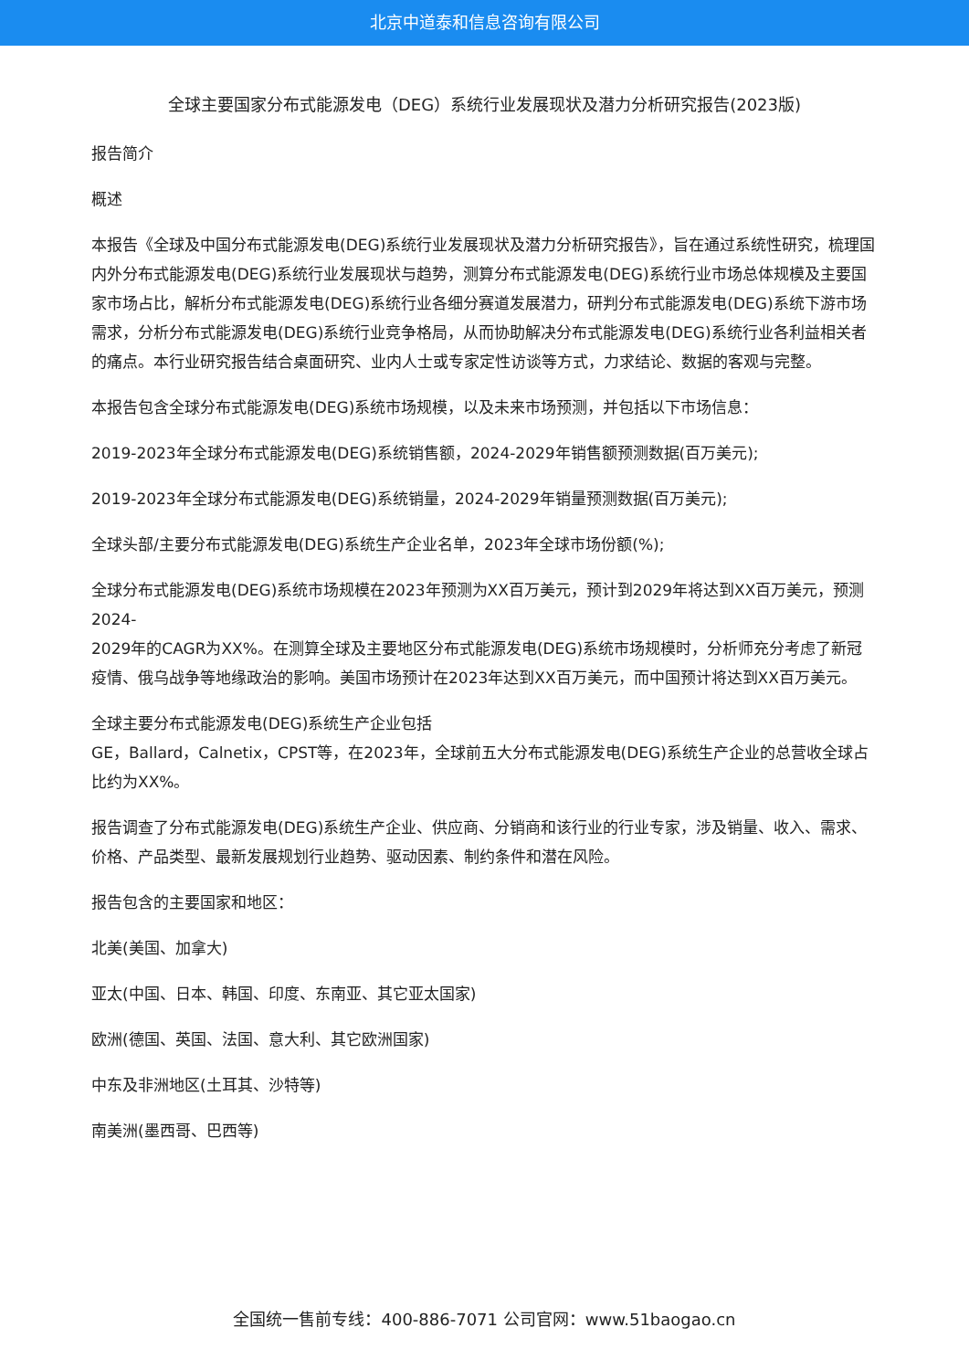北京中道泰和信息咨询有限公司
全球主要国家分布式能源发电（DEG）系统行业发展现状及潜力分析研究报告(2023版)
报告简介
概述
本报告《全球及中国分布式能源发电(DEG)系统行业发展现状及潜力分析研究报告》，旨在通过系统性研究，梳理国内外分布式能源发电(DEG)系统行业发展现状与趋势，测算分布式能源发电(DEG)系统行业市场总体规模及主要国家市场占比，解析分布式能源发电(DEG)系统行业各细分赛道发展潜力，研判分布式能源发电(DEG)系统下游市场需求，分析分布式能源发电(DEG)系统行业竞争格局，从而协助解决分布式能源发电(DEG)系统行业各利益相关者的痛点。本行业研究报告结合桌面研究、业内人士或专家定性访谈等方式，力求结论、数据的客观与完整。
本报告包含全球分布式能源发电(DEG)系统市场规模，以及未来市场预测，并包括以下市场信息：
2019-2023年全球分布式能源发电(DEG)系统销售额，2024-2029年销售额预测数据(百万美元);
2019-2023年全球分布式能源发电(DEG)系统销量，2024-2029年销量预测数据(百万美元);
全球头部/主要分布式能源发电(DEG)系统生产企业名单，2023年全球市场份额(%);
全球分布式能源发电(DEG)系统市场规模在2023年预测为XX百万美元，预计到2029年将达到XX百万美元，预测2024-
2029年的CAGR为XX%。在测算全球及主要地区分布式能源发电(DEG)系统市场规模时，分析师充分考虑了新冠疫情、俄乌战争等地缘政治的影响。美国市场预计在2023年达到XX百万美元，而中国预计将达到XX百万美元。
全球主要分布式能源发电(DEG)系统生产企业包括
GE，Ballard，Calnetix，CPST等，在2023年，全球前五大分布式能源发电(DEG)系统生产企业的总营收全球占比约为XX%。
报告调查了分布式能源发电(DEG)系统生产企业、供应商、分销商和该行业的行业专家，涉及销量、收入、需求、价格、产品类型、最新发展规划行业趋势、驱动因素、制约条件和潜在风险。
报告包含的主要国家和地区：
北美(美国、加拿大)
亚太(中国、日本、韩国、印度、东南亚、其它亚太国家)
欧洲(德国、英国、法国、意大利、其它欧洲国家)
中东及非洲地区(土耳其、沙特等)
南美洲(墨西哥、巴西等)
全国统一售前专线：400-886-7071 公司官网：www.51baogao.cn